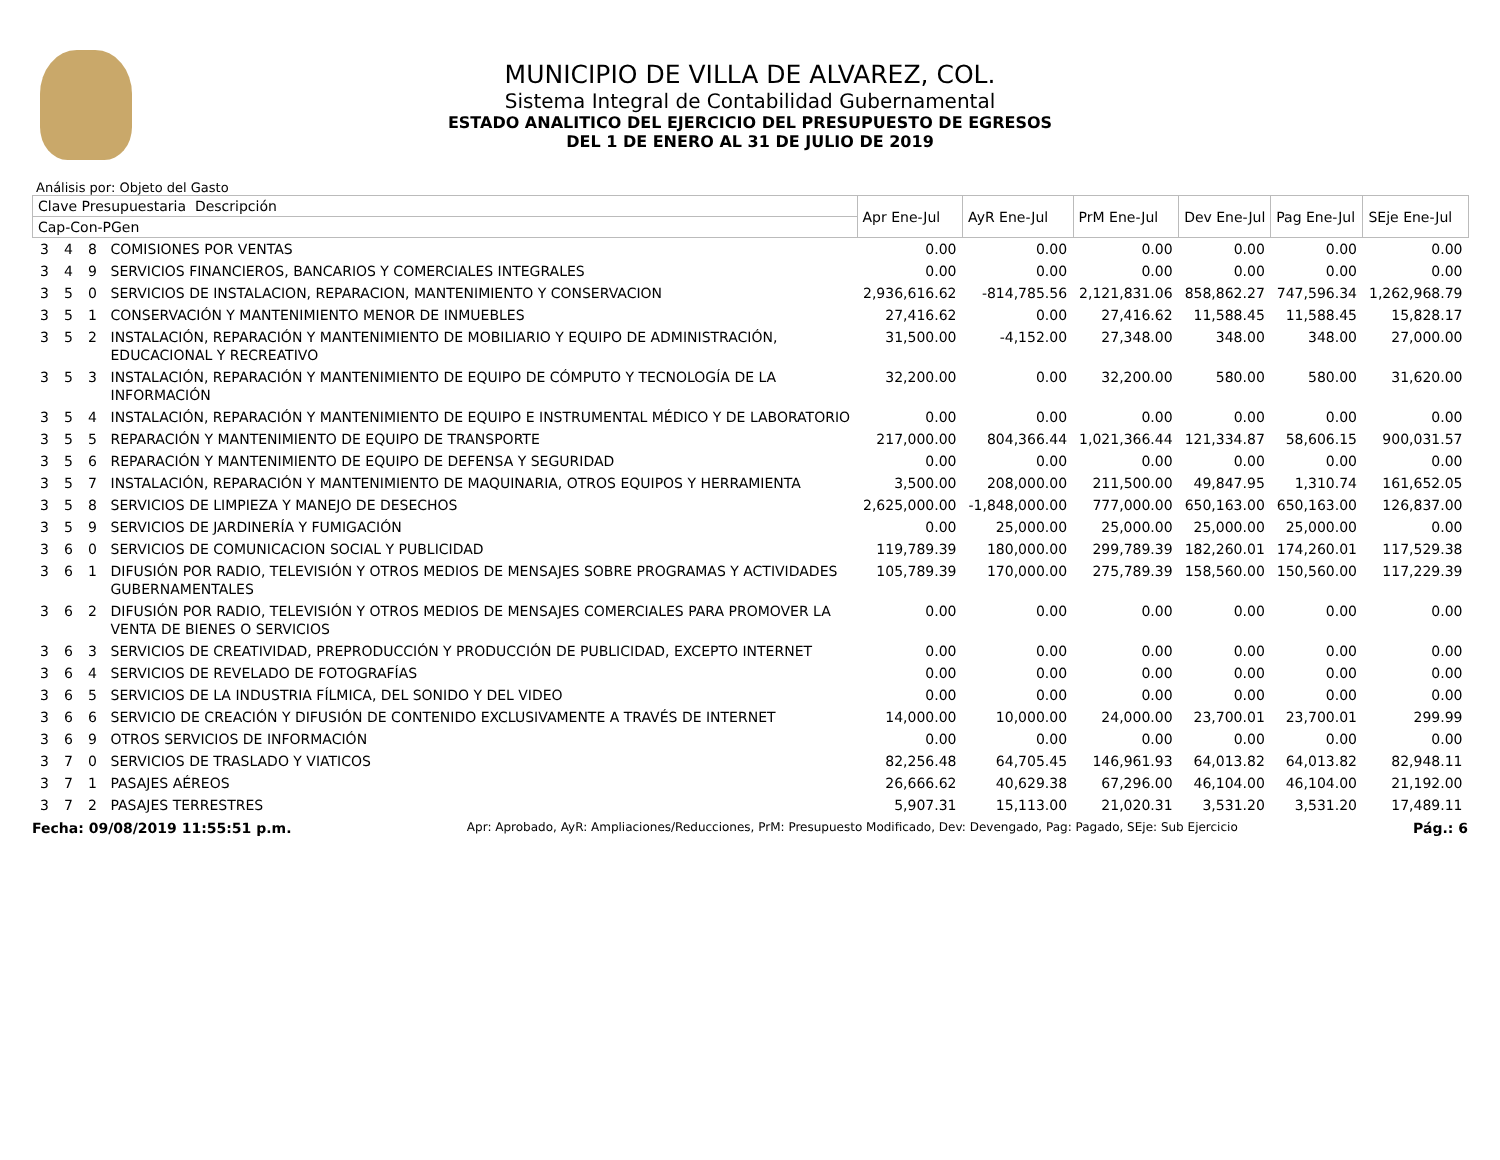MUNICIPIO DE VILLA DE ALVAREZ, COL.
Sistema Integral de Contabilidad Gubernamental
ESTADO ANALITICO DEL EJERCICIO DEL PRESUPUESTO DE EGRESOS
DEL 1 DE ENERO AL 31 DE JULIO DE 2019
Análisis por: Objeto del Gasto
| Clave Presupuestaria Descripción | | | | Apr Ene-Jul | AyR Ene-Jul | PrM Ene-Jul | Dev Ene-Jul | Pag Ene-Jul | SEje Ene-Jul |
| --- | --- | --- | --- | --- | --- | --- | --- | --- | --- |
| Cap-Con-PGen | | | | | | | | | |
| 3 | 4 | 8 | COMISIONES POR VENTAS | 0.00 | 0.00 | 0.00 | 0.00 | 0.00 | 0.00 |
| 3 | 4 | 9 | SERVICIOS FINANCIEROS, BANCARIOS Y COMERCIALES INTEGRALES | 0.00 | 0.00 | 0.00 | 0.00 | 0.00 | 0.00 |
| 3 | 5 | 0 | SERVICIOS DE INSTALACION, REPARACION, MANTENIMIENTO Y CONSERVACION | 2,936,616.62 | -814,785.56 | 2,121,831.06 | 858,862.27 | 747,596.34 | 1,262,968.79 |
| 3 | 5 | 1 | CONSERVACIÓN Y MANTENIMIENTO MENOR DE INMUEBLES | 27,416.62 | 0.00 | 27,416.62 | 11,588.45 | 11,588.45 | 15,828.17 |
| 3 | 5 | 2 | INSTALACIÓN, REPARACIÓN Y MANTENIMIENTO DE MOBILIARIO Y EQUIPO DE ADMINISTRACIÓN, EDUCACIONAL Y RECREATIVO | 31,500.00 | -4,152.00 | 27,348.00 | 348.00 | 348.00 | 27,000.00 |
| 3 | 5 | 3 | INSTALACIÓN, REPARACIÓN Y MANTENIMIENTO DE EQUIPO DE CÓMPUTO Y TECNOLOGÍA DE LA INFORMACIÓN | 32,200.00 | 0.00 | 32,200.00 | 580.00 | 580.00 | 31,620.00 |
| 3 | 5 | 4 | INSTALACIÓN, REPARACIÓN Y MANTENIMIENTO DE EQUIPO E INSTRUMENTAL MÉDICO Y DE LABORATORIO | 0.00 | 0.00 | 0.00 | 0.00 | 0.00 | 0.00 |
| 3 | 5 | 5 | REPARACIÓN Y MANTENIMIENTO DE EQUIPO DE TRANSPORTE | 217,000.00 | 804,366.44 | 1,021,366.44 | 121,334.87 | 58,606.15 | 900,031.57 |
| 3 | 5 | 6 | REPARACIÓN Y MANTENIMIENTO DE EQUIPO DE DEFENSA Y SEGURIDAD | 0.00 | 0.00 | 0.00 | 0.00 | 0.00 | 0.00 |
| 3 | 5 | 7 | INSTALACIÓN, REPARACIÓN Y MANTENIMIENTO DE MAQUINARIA, OTROS EQUIPOS Y HERRAMIENTA | 3,500.00 | 208,000.00 | 211,500.00 | 49,847.95 | 1,310.74 | 161,652.05 |
| 3 | 5 | 8 | SERVICIOS DE LIMPIEZA Y MANEJO DE DESECHOS | 2,625,000.00 | -1,848,000.00 | 777,000.00 | 650,163.00 | 650,163.00 | 126,837.00 |
| 3 | 5 | 9 | SERVICIOS DE JARDINERÍA Y FUMIGACIÓN | 0.00 | 25,000.00 | 25,000.00 | 25,000.00 | 25,000.00 | 0.00 |
| 3 | 6 | 0 | SERVICIOS DE COMUNICACION SOCIAL Y PUBLICIDAD | 119,789.39 | 180,000.00 | 299,789.39 | 182,260.01 | 174,260.01 | 117,529.38 |
| 3 | 6 | 1 | DIFUSIÓN POR RADIO, TELEVISIÓN Y OTROS MEDIOS DE MENSAJES SOBRE PROGRAMAS Y ACTIVIDADES GUBERNAMENTALES | 105,789.39 | 170,000.00 | 275,789.39 | 158,560.00 | 150,560.00 | 117,229.39 |
| 3 | 6 | 2 | DIFUSIÓN POR RADIO, TELEVISIÓN Y OTROS MEDIOS DE MENSAJES COMERCIALES PARA PROMOVER LA VENTA DE BIENES O SERVICIOS | 0.00 | 0.00 | 0.00 | 0.00 | 0.00 | 0.00 |
| 3 | 6 | 3 | SERVICIOS DE CREATIVIDAD, PREPRODUCCIÓN Y PRODUCCIÓN DE PUBLICIDAD, EXCEPTO INTERNET | 0.00 | 0.00 | 0.00 | 0.00 | 0.00 | 0.00 |
| 3 | 6 | 4 | SERVICIOS DE REVELADO DE FOTOGRAFÍAS | 0.00 | 0.00 | 0.00 | 0.00 | 0.00 | 0.00 |
| 3 | 6 | 5 | SERVICIOS DE LA INDUSTRIA FÍLMICA, DEL SONIDO Y DEL VIDEO | 0.00 | 0.00 | 0.00 | 0.00 | 0.00 | 0.00 |
| 3 | 6 | 6 | SERVICIO DE CREACIÓN Y DIFUSIÓN DE CONTENIDO EXCLUSIVAMENTE A TRAVÉS DE INTERNET | 14,000.00 | 10,000.00 | 24,000.00 | 23,700.01 | 23,700.01 | 299.99 |
| 3 | 6 | 9 | OTROS SERVICIOS DE INFORMACIÓN | 0.00 | 0.00 | 0.00 | 0.00 | 0.00 | 0.00 |
| 3 | 7 | 0 | SERVICIOS DE TRASLADO Y VIATICOS | 82,256.48 | 64,705.45 | 146,961.93 | 64,013.82 | 64,013.82 | 82,948.11 |
| 3 | 7 | 1 | PASAJES AÉREOS | 26,666.62 | 40,629.38 | 67,296.00 | 46,104.00 | 46,104.00 | 21,192.00 |
| 3 | 7 | 2 | PASAJES TERRESTRES | 5,907.31 | 15,113.00 | 21,020.31 | 3,531.20 | 3,531.20 | 17,489.11 |
Fecha: 09/08/2019 11:55:51 p.m. Apr: Aprobado, AyR: Ampliaciones/Reducciones, PrM: Presupuesto Modificado, Dev: Devengado, Pag: Pagado, SEje: Sub Ejercicio Pág.: 6